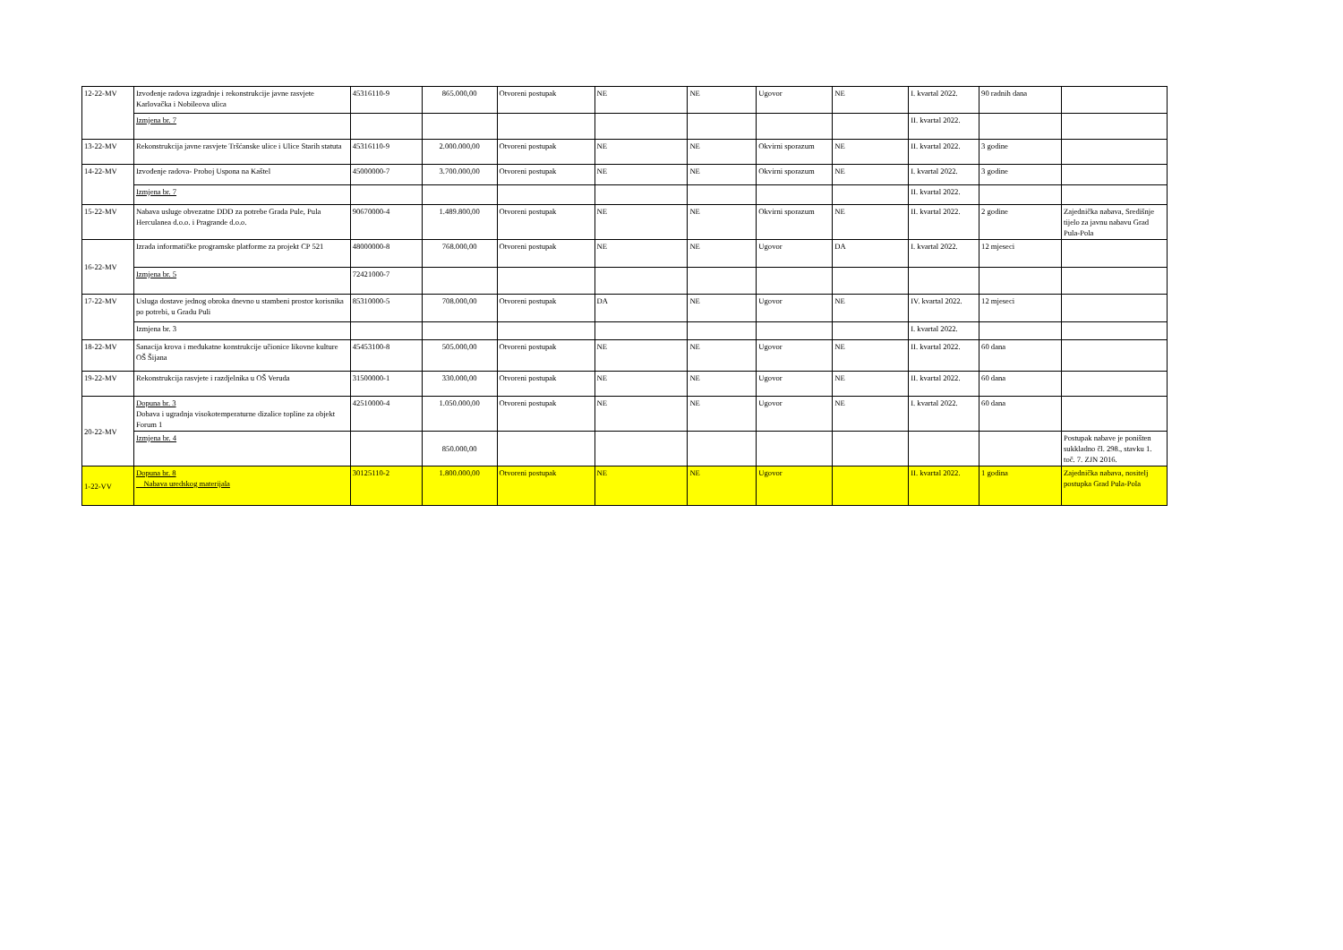| 12-22-MV | Izvođenje radova izgradnje i rekonstrukcije javne rasvjete Karlovačka i Nobileova ulica | 45316110-9 | 865.000,00 | Otvoreni postupak | NE | NE | Ugovor | NE | I. kvartal 2022. | 90 radnih dana | |
| | Izmjena br. 7 | | | | | | | | II. kvartal 2022. | | |
| 13-22-MV | Rekonstrukcija javne rasvjete Tršćanske ulice i Ulice Starih statuta | 45316110-9 | 2.000.000,00 | Otvoreni postupak | NE | NE | Okvirni sporazum | NE | II. kvartal 2022. | 3 godine | |
| 14-22-MV | Izvođenje radova- Proboj Uspona na Kaštel | 45000000-7 | 3.700.000,00 | Otvoreni postupak | NE | NE | Okvirni sporazum | NE | I. kvartal 2022. | 3 godine | |
| | Izmjena br. 7 | | | | | | | | II. kvartal 2022. | | |
| 15-22-MV | Nabava usluge obvezatne DDD za potrebe Grada Pule, Pula Herculanea d.o.o. i Pragrande d.o.o. | 90670000-4 | 1.489.800,00 | Otvoreni postupak | NE | NE | Okvirni sporazum | NE | II. kvartal 2022. | 2 godine | Zajednička nabava, Središnje tijelo za javnu nabavu Grad Pula-Pola |
| 16-22-MV | Izrada informatičke programske platforme za projekt CP 521 | 48000000-8 | 768.000,00 | Otvoreni postupak | NE | NE | Ugovor | DA | I. kvartal 2022. | 12 mjeseci | |
| | Izmjena br. 5 | 72421000-7 | | | | | | | | | |
| 17-22-MV | Usluga dostave jednog obroka dnevno u stambeni prostor korisnika po potrebi, u Gradu Puli | 85310000-5 | 708.000,00 | Otvoreni postupak | DA | NE | Ugovor | NE | IV. kvartal 2022. | 12 mjeseci | |
| | Izmjena br. 3 | | | | | | | | I. kvartal 2022. | | |
| 18-22-MV | Sanacija krova i međukatne konstrukcije učionice likovne kulture OŠ Šijana | 45453100-8 | 505.000,00 | Otvoreni postupak | NE | NE | Ugovor | NE | II. kvartal 2022. | 60 dana | |
| 19-22-MV | Rekonstrukcija rasvjete i razdjelnika u OŠ Veruda | 31500000-1 | 330.000,00 | Otvoreni postupak | NE | NE | Ugovor | NE | II. kvartal 2022. | 60 dana | |
| 20-22-MV | Dopuna br. 3 Dobava i ugradnja visokotemperaturne dizalice topline za objekt Forum 1 | 42510000-4 | 1.050.000,00 | Otvoreni postupak | NE | NE | Ugovor | NE | I. kvartal 2022. | 60 dana | |
| | Izmjena br. 4 | | 850.000,00 | | | | | | | | Postupak nabave je poništen sukkladno čl. 298., stavku 1. toč. 7. ZJN 2016. |
| 1-22-VV | Dopuna br. 8 Nabava uredskog materijala | 30125110-2 | 1.800.000,00 | Otvoreni postupak | NE | NE | Ugovor | | II. kvartal 2022. | 1 godina | Zajednička nabava, nositelj postupka Grad Pula-Pola |